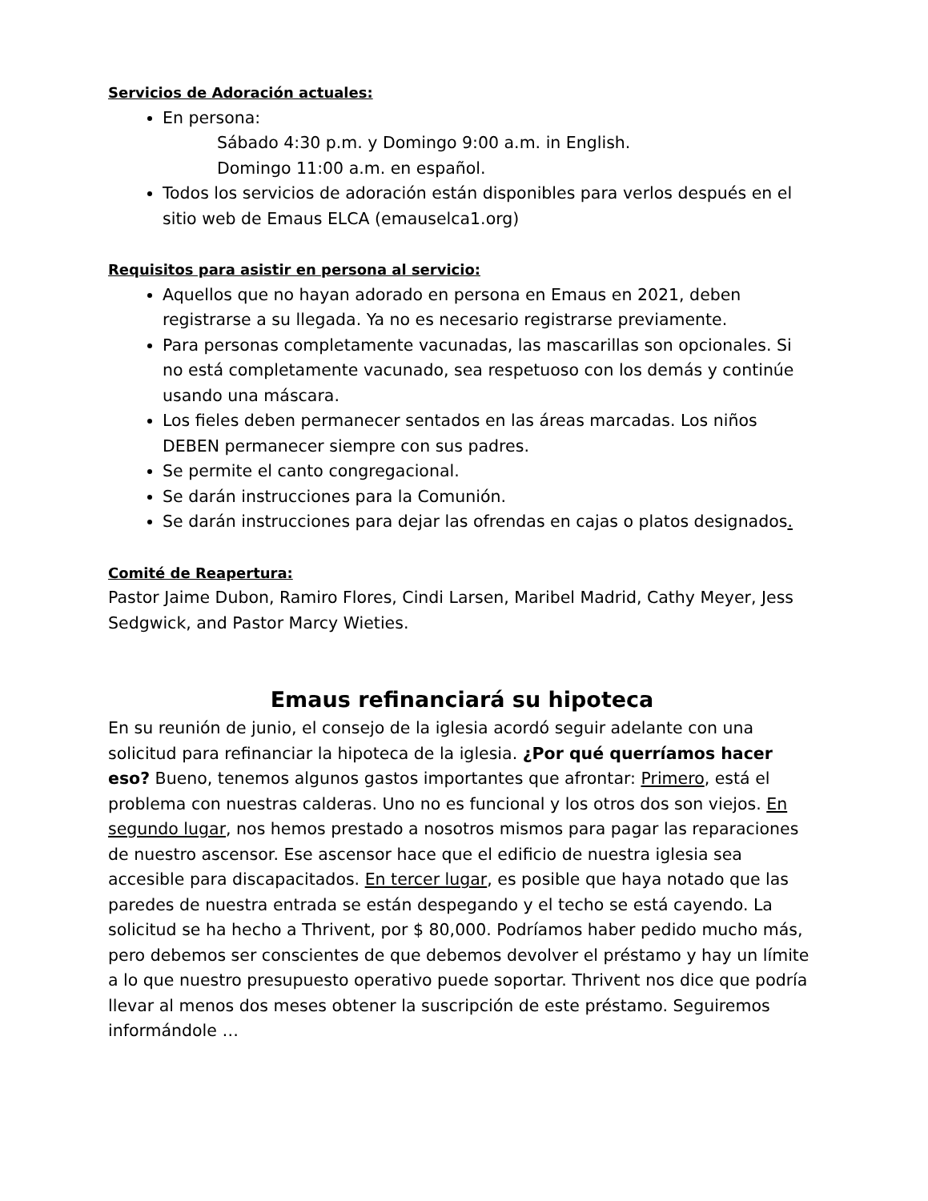Servicios de Adoración actuales:
En persona:
Sábado 4:30 p.m. y Domingo 9:00 a.m. in English.
Domingo 11:00 a.m. en español.
Todos los servicios de adoración están disponibles para verlos después en el sitio web de Emaus ELCA (emauselca1.org)
Requisitos para asistir en persona al servicio:
Aquellos que no hayan adorado en persona en Emaus en 2021, deben registrarse a su llegada. Ya no es necesario registrarse previamente.
Para personas completamente vacunadas, las mascarillas son opcionales. Si no está completamente vacunado, sea respetuoso con los demás y continúe usando una máscara.
Los fieles deben permanecer sentados en las áreas marcadas. Los niños DEBEN permanecer siempre con sus padres.
Se permite el canto congregacional.
Se darán instrucciones para la Comunión.
Se darán instrucciones para dejar las ofrendas en cajas o platos designados.
Comité de Reapertura:
Pastor Jaime Dubon, Ramiro Flores, Cindi Larsen, Maribel Madrid, Cathy Meyer, Jess Sedgwick, and Pastor Marcy Wieties.
Emaus refinanciará su hipoteca
En su reunión de junio, el consejo de la iglesia acordó seguir adelante con una solicitud para refinanciar la hipoteca de la iglesia. ¿Por qué querríamos hacer eso? Bueno, tenemos algunos gastos importantes que afrontar: Primero, está el problema con nuestras calderas. Uno no es funcional y los otros dos son viejos. En segundo lugar, nos hemos prestado a nosotros mismos para pagar las reparaciones de nuestro ascensor. Ese ascensor hace que el edificio de nuestra iglesia sea accesible para discapacitados. En tercer lugar, es posible que haya notado que las paredes de nuestra entrada se están despegando y el techo se está cayendo. La solicitud se ha hecho a Thrivent, por $ 80,000. Podríamos haber pedido mucho más, pero debemos ser conscientes de que debemos devolver el préstamo y hay un límite a lo que nuestro presupuesto operativo puede soportar. Thrivent nos dice que podría llevar al menos dos meses obtener la suscripción de este préstamo. Seguiremos informándole …